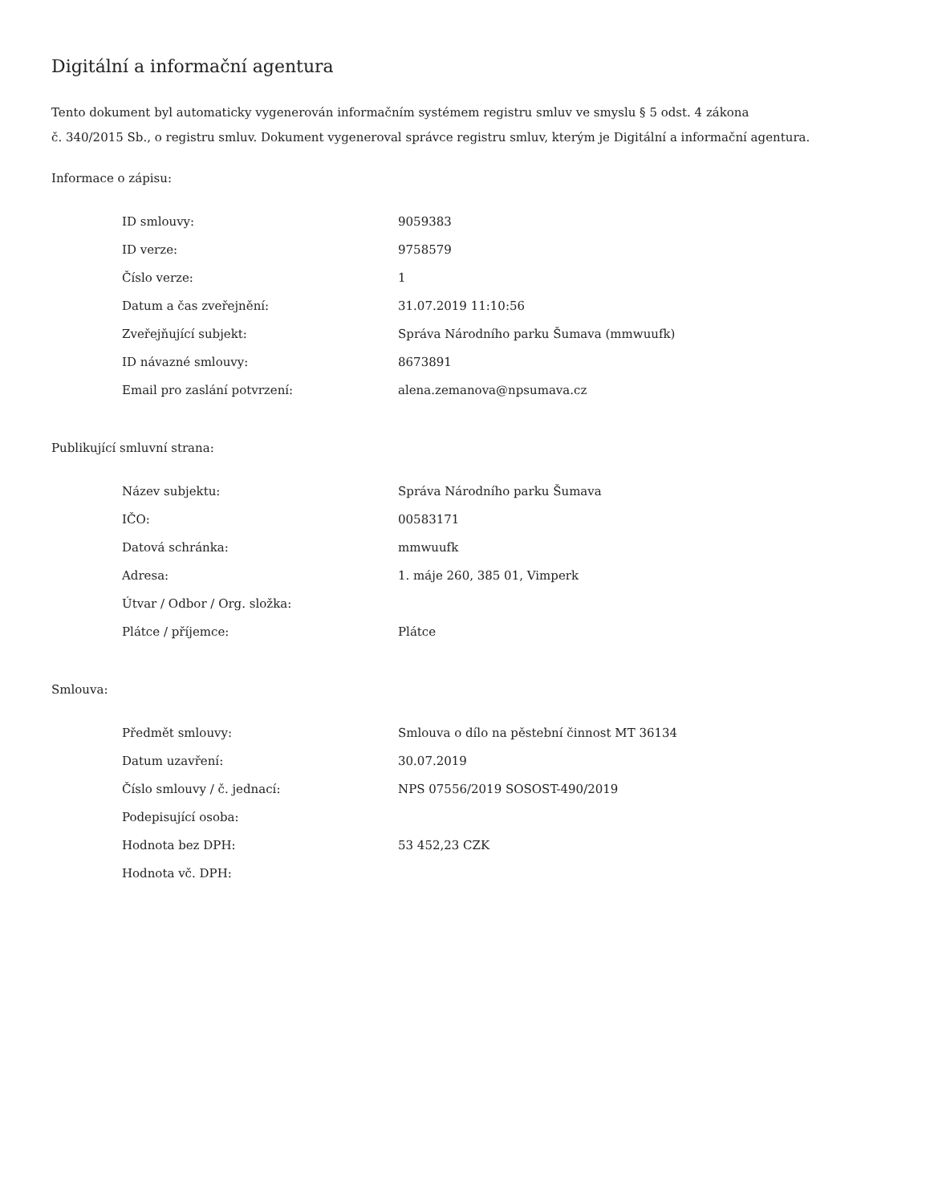Digitální a informační agentura
Tento dokument byl automaticky vygenerován informačním systémem registru smluv ve smyslu § 5 odst. 4 zákona
č. 340/2015 Sb., o registru smluv. Dokument vygeneroval správce registru smluv, kterým je Digitální a informační agentura.
Informace o zápisu:
| ID smlouvy: | 9059383 |
| ID verze: | 9758579 |
| Číslo verze: | 1 |
| Datum a čas zveřejnění: | 31.07.2019 11:10:56 |
| Zveřejňující subjekt: | Správa Národního parku Šumava (mmwuufk) |
| ID návazné smlouvy: | 8673891 |
| Email pro zaslání potvrzení: | alena.zemanova@npsumava.cz |
Publikující smluvní strana:
| Název subjektu: | Správa Národního parku Šumava |
| IČO: | 00583171 |
| Datová schránka: | mmwuufk |
| Adresa: | 1. máje 260, 385 01, Vimperk |
| Útvar / Odbor / Org. složka: | |
| Plátce / příjemce: | Plátce |
Smlouva:
| Předmět smlouvy: | Smlouva o dílo na pěstební činnost MT 36134 |
| Datum uzavření: | 30.07.2019 |
| Číslo smlouvy / č. jednací: | NPS 07556/2019 SOSOST-490/2019 |
| Podepisující osoba: | |
| Hodnota bez DPH: | 53 452,23 CZK |
| Hodnota vč. DPH: | |